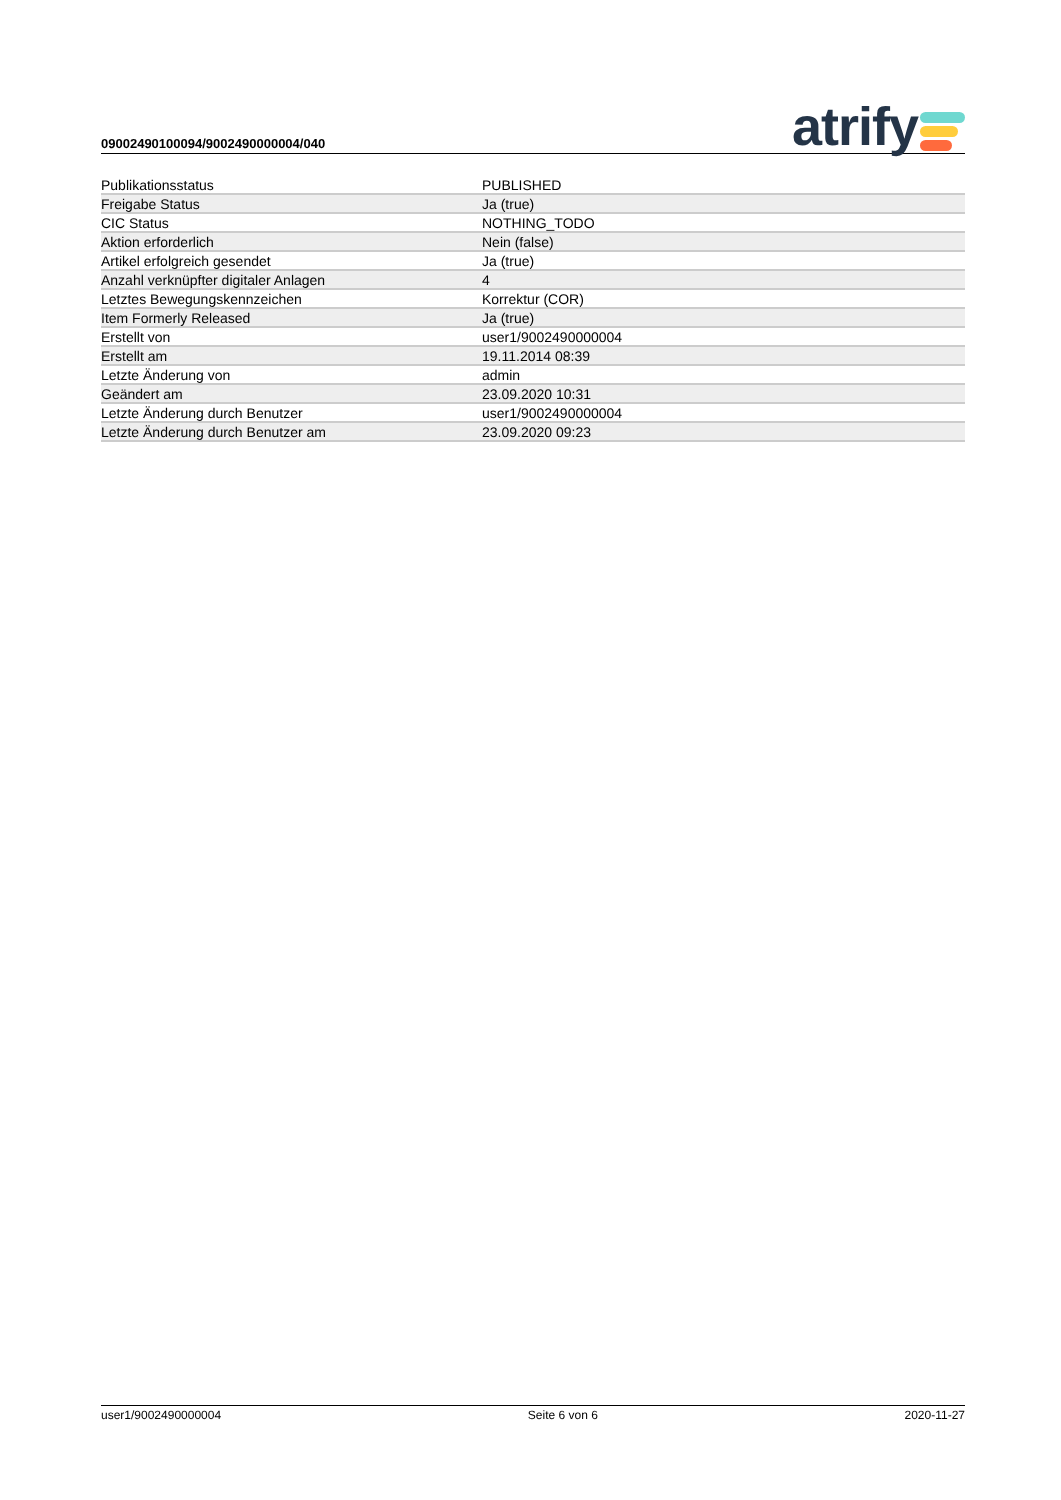09002490100094/9002490000004/040
atrify
| Publikationsstatus | PUBLISHED |
| Freigabe Status | Ja (true) |
| CIC Status | NOTHING_TODO |
| Aktion erforderlich | Nein (false) |
| Artikel erfolgreich gesendet | Ja (true) |
| Anzahl verknüpfter digitaler Anlagen | 4 |
| Letztes Bewegungskennzeichen | Korrektur (COR) |
| Item Formerly Released | Ja (true) |
| Erstellt von | user1/9002490000004 |
| Erstellt am | 19.11.2014 08:39 |
| Letzte Änderung von | admin |
| Geändert am | 23.09.2020 10:31 |
| Letzte Änderung durch Benutzer | user1/9002490000004 |
| Letzte Änderung durch Benutzer am | 23.09.2020 09:23 |
user1/9002490000004 Seite 6 von 6 2020-11-27